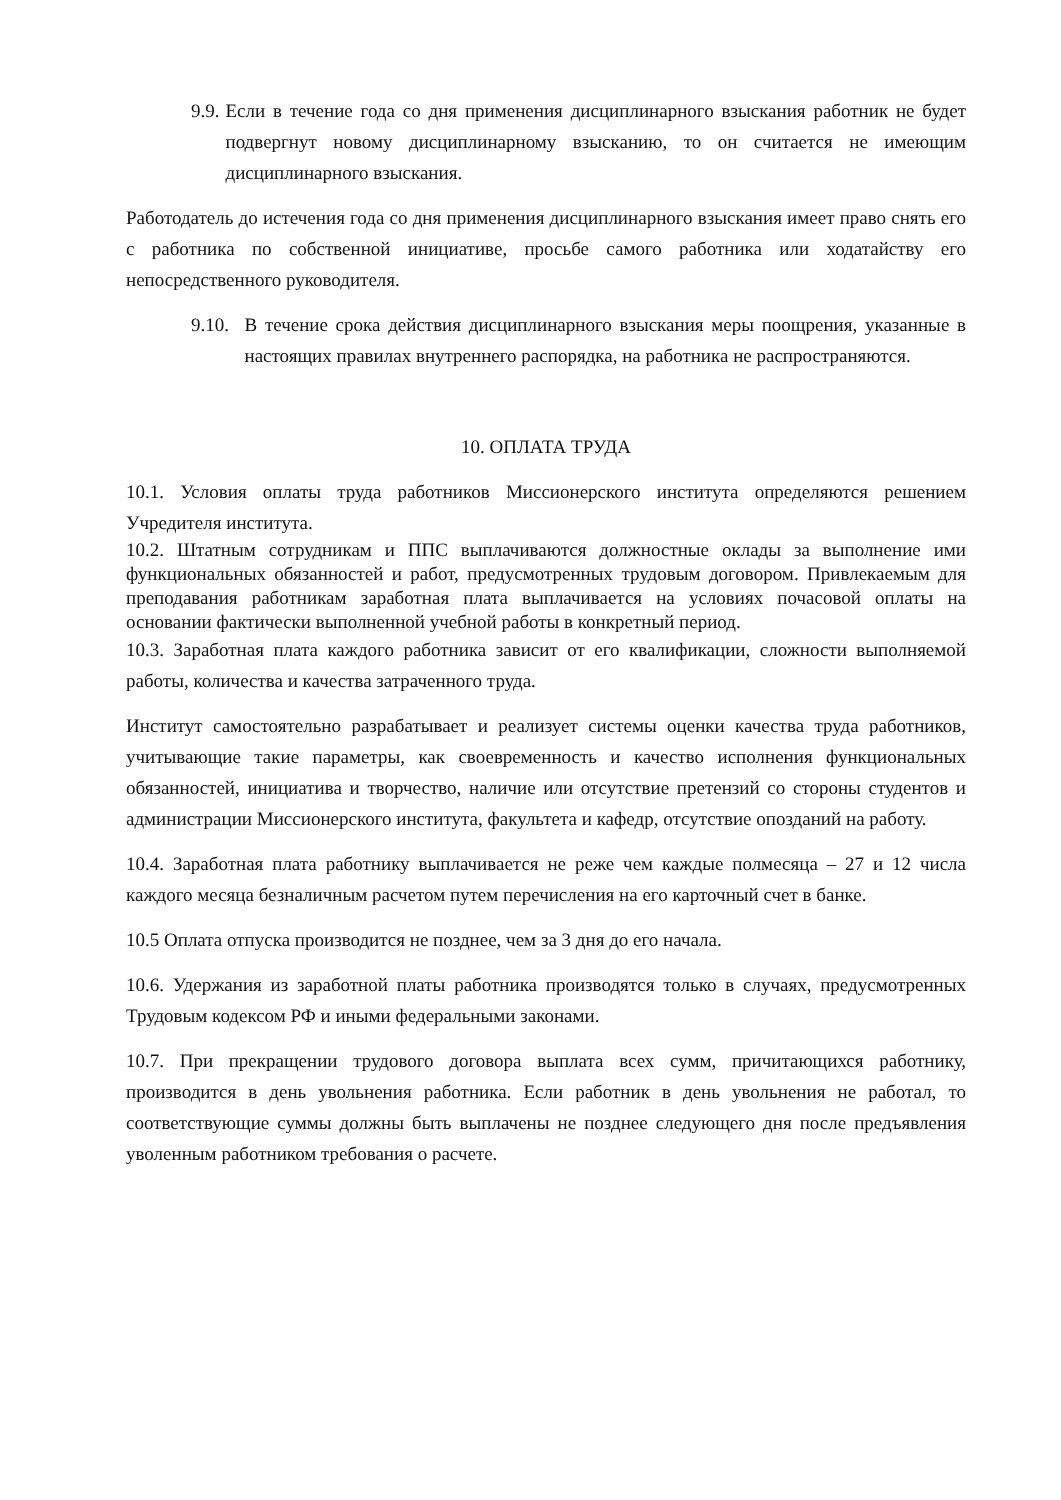9.9. Если в течение года со дня применения дисциплинарного взыскания работник не будет подвергнут новому дисциплинарному взысканию, то он считается не имеющим дисциплинарного взыскания.
Работодатель до истечения года со дня применения дисциплинарного взыскания имеет право снять его с работника по собственной инициативе, просьбе самого работника или ходатайству его непосредственного руководителя.
9.10. В течение срока действия дисциплинарного взыскания меры поощрения, указанные в настоящих правилах внутреннего распорядка, на работника не распространяются.
10. ОПЛАТА ТРУДА
10.1. Условия оплаты труда работников Миссионерского института определяются решением Учредителя института.
10.2. Штатным сотрудникам и ППС выплачиваются должностные оклады за выполнение ими функциональных обязанностей и работ, предусмотренных трудовым договором. Привлекаемым для преподавания работникам заработная плата выплачивается на условиях почасовой оплаты на основании фактически выполненной учебной работы в конкретный период.
10.3. Заработная плата каждого работника зависит от его квалификации, сложности выполняемой работы, количества и качества затраченного труда.
Институт самостоятельно разрабатывает и реализует системы оценки качества труда работников, учитывающие такие параметры, как своевременность и качество исполнения функциональных обязанностей, инициатива и творчество, наличие или отсутствие претензий со стороны студентов и администрации Миссионерского института, факультета и кафедр, отсутствие опозданий на работу.
10.4. Заработная плата работнику выплачивается не реже чем каждые полмесяца – 27 и 12 числа каждого месяца безналичным расчетом путем перечисления на его карточный счет в банке.
10.5 Оплата отпуска производится не позднее, чем за 3 дня до его начала.
10.6. Удержания из заработной платы работника производятся только в случаях, предусмотренных Трудовым кодексом РФ и иными федеральными законами.
10.7. При прекращении трудового договора выплата всех сумм, причитающихся работнику, производится в день увольнения работника. Если работник в день увольнения не работал, то соответствующие суммы должны быть выплачены не позднее следующего дня после предъявления уволенным работником требования о расчете.